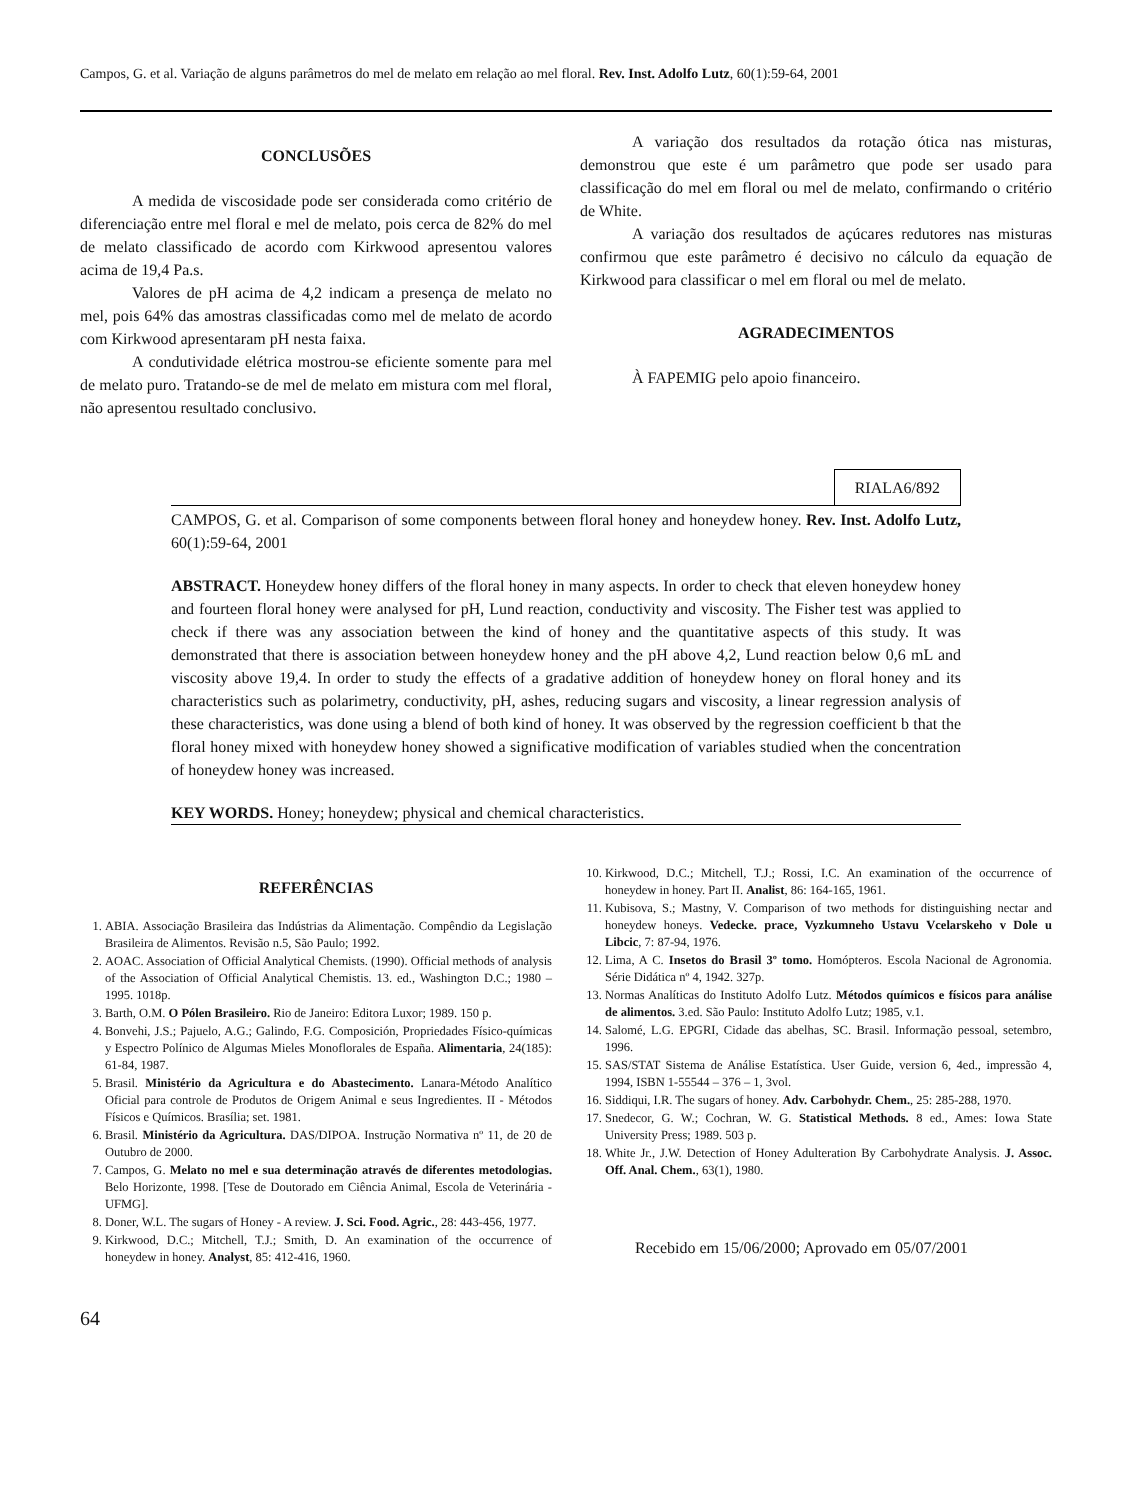Campos, G. et al. Variação de alguns parâmetros do mel de melato em relação ao mel floral. Rev. Inst. Adolfo Lutz, 60(1):59-64, 2001
CONCLUSÕES
A medida de viscosidade pode ser considerada como critério de diferenciação entre mel floral e mel de melato, pois cerca de 82% do mel de melato classificado de acordo com Kirkwood apresentou valores acima de 19,4 Pa.s.
Valores de pH acima de 4,2 indicam a presença de melato no mel, pois 64% das amostras classificadas como mel de melato de acordo com Kirkwood apresentaram pH nesta faixa.
A condutividade elétrica mostrou-se eficiente somente para mel de melato puro. Tratando-se de mel de melato em mistura com mel floral, não apresentou resultado conclusivo.
A variação dos resultados da rotação ótica nas misturas, demonstrou que este é um parâmetro que pode ser usado para classificação do mel em floral ou mel de melato, confirmando o critério de White.
A variação dos resultados de açúcares redutores nas misturas confirmou que este parâmetro é decisivo no cálculo da equação de Kirkwood para classificar o mel em floral ou mel de melato.
AGRADECIMENTOS
À FAPEMIG pelo apoio financeiro.
RIALA6/892
CAMPOS, G. et al. Comparison of some components between floral honey and honeydew honey. Rev. Inst. Adolfo Lutz, 60(1):59-64, 2001
ABSTRACT. Honeydew honey differs of the floral honey in many aspects. In order to check that eleven honeydew honey and fourteen floral honey were analysed for pH, Lund reaction, conductivity and viscosity. The Fisher test was applied to check if there was any association between the kind of honey and the quantitative aspects of this study. It was demonstrated that there is association between honeydew honey and the pH above 4,2, Lund reaction below 0,6 mL and viscosity above 19,4. In order to study the effects of a gradative addition of honeydew honey on floral honey and its characteristics such as polarimetry, conductivity, pH, ashes, reducing sugars and viscosity, a linear regression analysis of these characteristics, was done using a blend of both kind of honey. It was observed by the regression coefficient b that the floral honey mixed with honeydew honey showed a significative modification of variables studied when the concentration of honeydew honey was increased.
KEY WORDS. Honey; honeydew; physical and chemical characteristics.
REFERÊNCIAS
1. ABIA. Associação Brasileira das Indústrias da Alimentação. Compêndio da Legislação Brasileira de Alimentos. Revisão n.5, São Paulo; 1992.
2. AOAC. Association of Official Analytical Chemists. (1990). Official methods of analysis of the Association of Official Analytical Chemistis. 13. ed., Washington D.C.; 1980 – 1995. 1018p.
3. Barth, O.M. O Pólen Brasileiro. Rio de Janeiro: Editora Luxor; 1989. 150 p.
4. Bonvehi, J.S.; Pajuelo, A.G.; Galindo, F.G. Composición, Propriedades Físico-químicas y Espectro Polínico de Algumas Mieles Monoflorales de España. Alimentaria, 24(185): 61-84, 1987.
5. Brasil. Ministério da Agricultura e do Abastecimento. Lanara-Método Analítico Oficial para controle de Produtos de Origem Animal e seus Ingredientes. II - Métodos Físicos e Químicos. Brasília; set. 1981.
6. Brasil. Ministério da Agricultura. DAS/DIPOA. Instrução Normativa nº 11, de 20 de Outubro de 2000.
7. Campos, G. Melato no mel e sua determinação através de diferentes metodologias. Belo Horizonte, 1998. [Tese de Doutorado em Ciência Animal, Escola de Veterinária - UFMG].
8. Doner, W.L. The sugars of Honey - A review. J. Sci. Food. Agric., 28: 443-456, 1977.
9. Kirkwood, D.C.; Mitchell, T.J.; Smith, D. An examination of the occurrence of honeydew in honey. Analyst, 85: 412-416, 1960.
10. Kirkwood, D.C.; Mitchell, T.J.; Rossi, I.C. An examination of the occurrence of honeydew in honey. Part II. Analist, 86: 164-165, 1961.
11. Kubisova, S.; Mastny, V. Comparison of two methods for distinguishing nectar and honeydew honeys. Vedecke. prace, Vyzkumneho Ustavu Vcelarskeho v Dole u Libcic, 7: 87-94, 1976.
12. Lima, A C. Insetos do Brasil 3º tomo. Homópteros. Escola Nacional de Agronomia. Série Didática nº 4, 1942. 327p.
13. Normas Analíticas do Instituto Adolfo Lutz. Métodos químicos e físicos para análise de alimentos. 3.ed. São Paulo: Instituto Adolfo Lutz; 1985, v.1.
14. Salomé, L.G. EPGRI, Cidade das abelhas, SC. Brasil. Informação pessoal, setembro, 1996.
15. SAS/STAT Sistema de Análise Estatística. User Guide, version 6, 4ed., impressão 4, 1994, ISBN 1-55544 – 376 – 1, 3vol.
16. Siddiqui, I.R. The sugars of honey. Adv. Carbohydr. Chem., 25: 285-288, 1970.
17. Snedecor, G. W.; Cochran, W. G. Statistical Methods. 8 ed., Ames: Iowa State University Press; 1989. 503 p.
18. White Jr., J.W. Detection of Honey Adulteration By Carbohydrate Analysis. J. Assoc. Off. Anal. Chem., 63(1), 1980.
Recebido em 15/06/2000; Aprovado em 05/07/2001
64